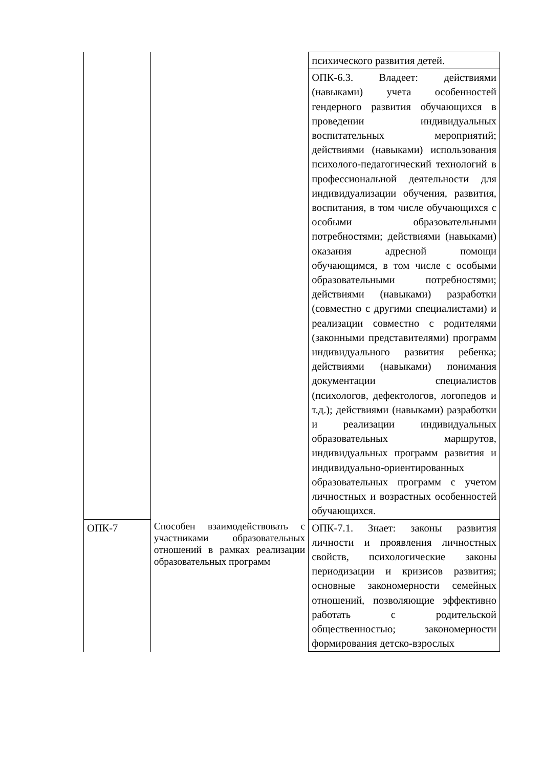| | | психического развития детей. |
| | | ОПК-6.3. Владеет: действиями (навыками) учета особенностей гендерного развития обучающихся в проведении индивидуальных воспитательных мероприятий; действиями (навыками) использования психолого-педагогический технологий в профессиональной деятельности для индивидуализации обучения, развития, воспитания, в том числе обучающихся с особыми образовательными потребностями; действиями (навыками) оказания адресной помощи обучающимся, в том числе с особыми образовательными потребностями; действиями (навыками) разработки (совместно с другими специалистами) и реализации совместно с родителями (законными представителями) программ индивидуального развития ребенка; действиями (навыками) понимания документации специалистов (психологов, дефектологов, логопедов и т.д.); действиями (навыками) разработки и реализации индивидуальных образовательных маршрутов, индивидуальных программ развития и индивидуально-ориентированных образовательных программ с учетом личностных и возрастных особенностей обучающихся. |
| ОПК-7 | Способен взаимодействовать с участниками образовательных отношений в рамках реализации образовательных программ | ОПК-7.1. Знает: законы развития личности и проявления личностных свойств, психологические законы периодизации и кризисов развития; основные закономерности семейных отношений, позволяющие эффективно работать с родительской общественностью; закономерности формирования детско-взрослых |